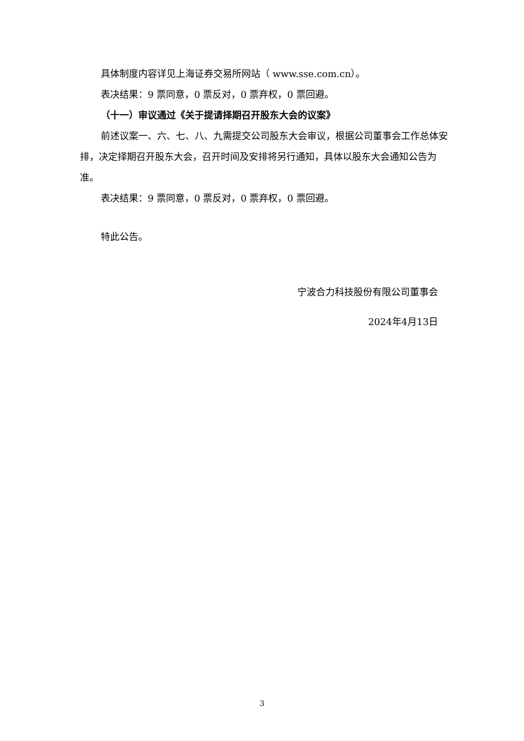具体制度内容详见上海证券交易所网站（ www.sse.com.cn）。
表决结果：9 票同意，0 票反对，0 票弃权，0 票回避。
（十一）审议通过《关于提请择期召开股东大会的议案》
前述议案一、六、七、八、九需提交公司股东大会审议，根据公司董事会工作总体安排，决定择期召开股东大会，召开时间及安排将另行通知，具体以股东大会通知公告为准。
表决结果：9 票同意，0 票反对，0 票弃权，0 票回避。
特此公告。
宁波合力科技股份有限公司董事会
2024年4月13日
3